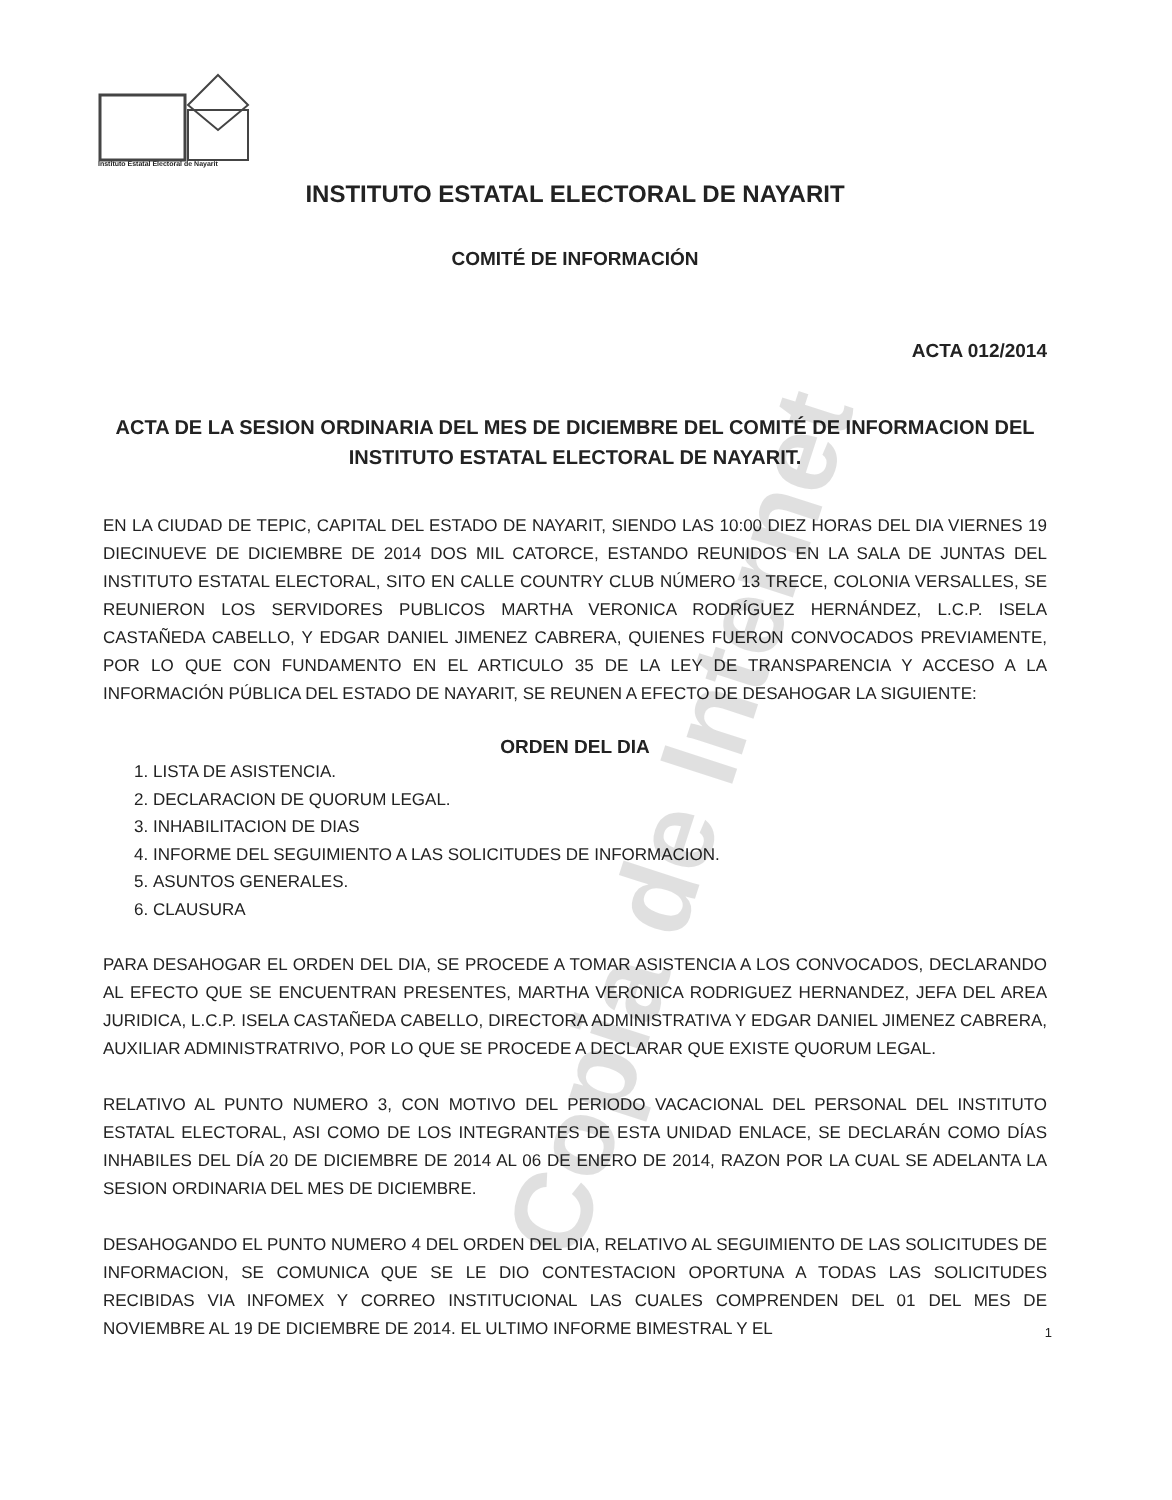Instituto Estatal Electoral de Nayarit
Copia de Internet
INSTITUTO ESTATAL ELECTORAL DE NAYARIT
COMITÉ DE INFORMACIÓN
ACTA 012/2014
ACTA DE LA SESION ORDINARIA DEL MES DE DICIEMBRE DEL COMITÉ DE INFORMACION DEL INSTITUTO ESTATAL ELECTORAL DE NAYARIT.
EN LA CIUDAD DE TEPIC, CAPITAL DEL ESTADO DE NAYARIT, SIENDO LAS 10:00 DIEZ HORAS DEL DIA VIERNES 19 DIECINUEVE DE DICIEMBRE DE 2014 DOS MIL CATORCE, ESTANDO REUNIDOS EN LA SALA DE JUNTAS DEL INSTITUTO ESTATAL ELECTORAL, SITO EN CALLE COUNTRY CLUB NÚMERO 13 TRECE, COLONIA VERSALLES, SE REUNIERON LOS SERVIDORES PUBLICOS MARTHA VERONICA RODRÍGUEZ HERNÁNDEZ, L.C.P. ISELA CASTAÑEDA CABELLO, Y EDGAR DANIEL JIMENEZ CABRERA, QUIENES FUERON CONVOCADOS PREVIAMENTE, POR LO QUE CON FUNDAMENTO EN EL ARTICULO 35 DE LA LEY DE TRANSPARENCIA Y ACCESO A LA INFORMACIÓN PÚBLICA DEL ESTADO DE NAYARIT, SE REUNEN A EFECTO DE DESAHOGAR LA SIGUIENTE:
ORDEN DEL DIA
1. LISTA DE ASISTENCIA.
2. DECLARACION DE QUORUM LEGAL.
3. INHABILITACION DE DIAS
4. INFORME DEL SEGUIMIENTO A LAS SOLICITUDES DE INFORMACION.
5. ASUNTOS GENERALES.
6. CLAUSURA
PARA DESAHOGAR EL ORDEN DEL DIA, SE PROCEDE A TOMAR ASISTENCIA A LOS CONVOCADOS, DECLARANDO AL EFECTO QUE SE ENCUENTRAN PRESENTES, MARTHA VERONICA RODRIGUEZ HERNANDEZ, JEFA DEL AREA JURIDICA, L.C.P. ISELA CASTAÑEDA CABELLO, DIRECTORA ADMINISTRATIVA Y EDGAR DANIEL JIMENEZ CABRERA, AUXILIAR ADMINISTRATRIVO, POR LO QUE SE PROCEDE A DECLARAR QUE EXISTE QUORUM LEGAL.
RELATIVO AL PUNTO NUMERO 3, CON MOTIVO DEL PERIODO VACACIONAL DEL PERSONAL DEL INSTITUTO ESTATAL ELECTORAL, ASI COMO DE LOS INTEGRANTES DE ESTA UNIDAD ENLACE, SE DECLARÁN COMO DÍAS INHABILES DEL DÍA 20 DE DICIEMBRE DE 2014 AL 06 DE ENERO DE 2014, RAZON POR LA CUAL SE ADELANTA LA SESION ORDINARIA DEL MES DE DICIEMBRE.
DESAHOGANDO EL PUNTO NUMERO 4 DEL ORDEN DEL DIA, RELATIVO AL SEGUIMIENTO DE LAS SOLICITUDES DE INFORMACION, SE COMUNICA QUE SE LE DIO CONTESTACION OPORTUNA A TODAS LAS SOLICITUDES RECIBIDAS VIA INFOMEX Y CORREO INSTITUCIONAL LAS CUALES COMPRENDEN DEL 01 DEL MES DE NOVIEMBRE AL 19 DE DICIEMBRE DE 2014. EL ULTIMO INFORME BIMESTRAL Y EL
1